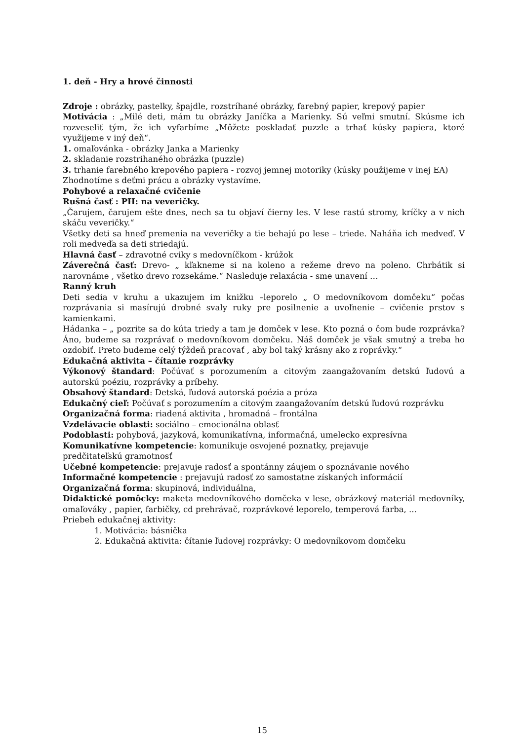1. deň - Hry a hrové činnosti
Zdroje : obrázky, pastelky, špajdle, rozstríhané obrázky, farebný papier, krepový papier
Motivácia : „Milé deti, mám tu obrázky Janíčka a Marienky. Sú veľmi smutní. Skúsme ich rozveseliť tým, že ich vyfarbíme „Môžete poskladať puzzle a trhať kúsky papiera, ktoré využijeme v iný deň“.
1. omaľovánka - obrázky Janka a Marienky
2. skladanie rozstrihaného obrázka (puzzle)
3. trhanie farebného krepového papiera - rozvoj jemnej motoriky (kúsky použijeme v inej EA)
Zhodnotíme s deťmi prácu a obrázky vystavíme.
Pohybové a relaxačné cvičenie
Rušná časť : PH: na veveričky.
„Čarujem, čarujem ešte dnes, nech sa tu objaví čierny les. V lese rastú stromy, kríčky a v nich skáču veveričky.“
Všetky deti sa hneď premenia na veveričky a tie behajú po lese – triede. Naháňa ich medveď. V roli medveďa sa deti striedajú.
Hlavná časť – zdravotné cviky s medovníčkom - krúžok
Záverečná časť: Drevo- „ kľakneme si na koleno a režeme drevo na poleno. Chrbátik si narovnáme , všetko drevo rozsekáme.“ Nasleduje relaxácia - sme unavení …
Ranný kruh
Deti sedia v kruhu a ukazujem im knižku –leporelo „ O medovníkovom domčeku“ počas rozprávania si masírujú drobné svaly ruky pre posilnenie a uvoľnenie – cvičenie prstov s kamienkami.
Hádanka – „ pozrite sa do kúta triedy a tam je domček v lese. Kto pozná o čom bude rozprávka? Áno, budeme sa rozprávať o medovníkovom domčeku. Náš domček je však smutný a treba ho ozdobiť. Preto budeme celý týždeň pracovať , aby bol taký krásny ako z roprávky.“
Edukačná aktivita – čítanie rozprávky
Výkonový štandard: Počúvať s porozumením a citovým zaangažovaním detskú ľudovú a autorskú poéziu, rozprávky a príbehy.
Obsahový štandard: Detská, ľudová autorská poézia a próza
Edukačný cieľ: Počúvať s porozumením a citovým zaangažovaním detskú ľudovú rozprávku
Organizačná forma: riadená aktivita , hromadná – frontálna
Vzdelávacie oblasti: sociálno – emocionálna oblasť
Podoblasti: pohybová, jazyková, komunikatívna, informačná, umelecko expresívna
Komunikatívne kompetencie: komunikuje osvojené poznatky, prejavuje
predčitateľskú gramotnosť
Učebné kompetencie: prejavuje radosť a spontánny záujem o spoznávanie nového
Informačné kompetencie : prejavujú radosť zo samostatne získaných informácií
Organizačná forma: skupinová, individuálna,
Didaktické pomôcky: maketa medovníkového domčeka v lese, obrázkový materiál medovníky, omaľováky , papier, farbičky, cd prehrávač, rozprávkové leporelo, temperová farba, ...
Priebeh edukačnej aktivity:
1. Motivácia: básnička
2. Edukačná aktivita: čítanie ľudovej rozprávky: O medovníkovom domčeku
15